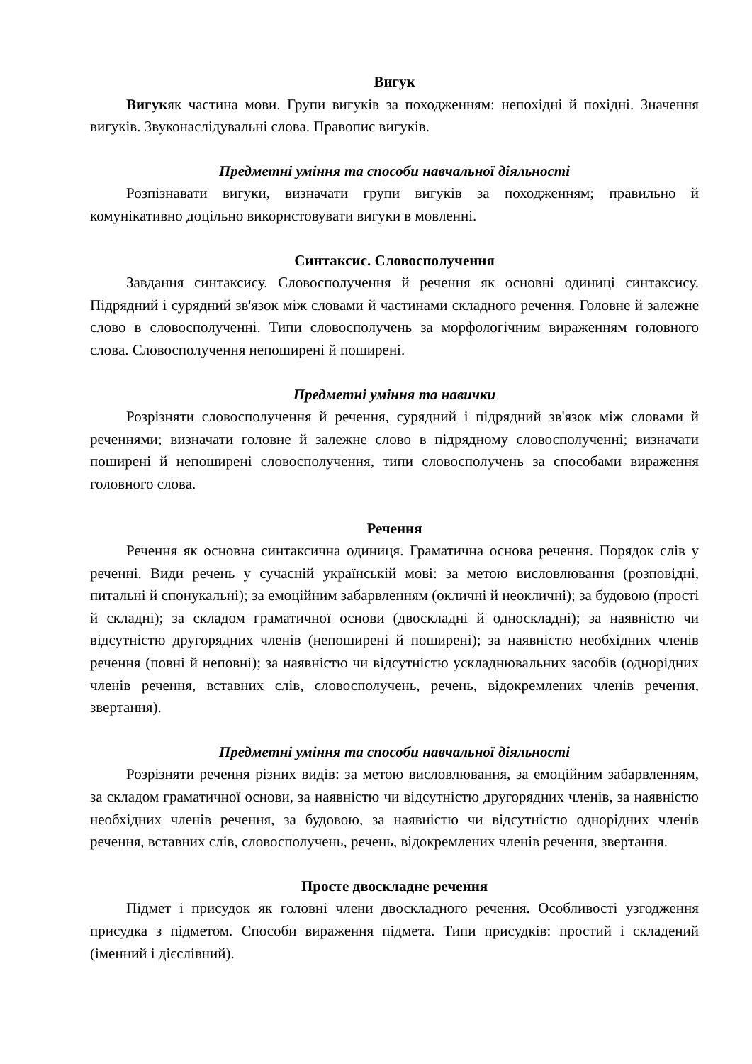Вигук
Вигукяк частина мови. Групи вигуків за походженням: непохідні й похідні. Значення вигуків. Звуконаслідувальні слова. Правопис вигуків.
Предметні уміння та способи навчальної діяльності
Розпізнавати вигуки, визначати групи вигуків за походженням; правильно й комунікативно доцільно використовувати вигуки в мовленні.
Синтаксис. Словосполучення
Завдання синтаксису. Словосполучення й речення як основні одиниці синтаксису. Підрядний і сурядний зв'язок між словами й частинами складного речення. Головне й залежне слово в словосполученні. Типи словосполучень за морфологічним вираженням головного слова. Словосполучення непоширені й поширені.
Предметні уміння та навички
Розрізняти словосполучення й речення, сурядний і підрядний зв'язок між словами й реченнями; визначати головне й залежне слово в підрядному словосполученні; визначати поширені й непоширені словосполучення, типи словосполучень за способами вираження головного слова.
Речення
Речення як основна синтаксична одиниця. Граматична основа речення. Порядок слів у реченні. Види речень у сучасній українській мові: за метою висловлювання (розповідні, питальні й спонукальні); за емоційним забарвленням (окличні й неокличні); за будовою (прості й складні); за складом граматичної основи (двоскладні й односкладні); за наявністю чи відсутністю другорядних членів (непоширені й поширені); за наявністю необхідних членів речення (повні й неповні); за наявністю чи відсутністю ускладнювальних засобів (однорідних членів речення, вставних слів, словосполучень, речень, відокремлених членів речення, звертання).
Предметні уміння та способи навчальної діяльності
Розрізняти речення різних видів: за метою висловлювання, за емоційним забарвленням, за складом граматичної основи, за наявністю чи відсутністю другорядних членів, за наявністю необхідних членів речення, за будовою, за наявністю чи відсутністю однорідних членів речення, вставних слів, словосполучень, речень, відокремлених членів речення, звертання.
Просте двоскладне речення
Підмет і присудок як головні члени двоскладного речення. Особливості узгодження присудка з підметом. Способи вираження підмета. Типи присудків: простий і складений (іменний і дієслівний).